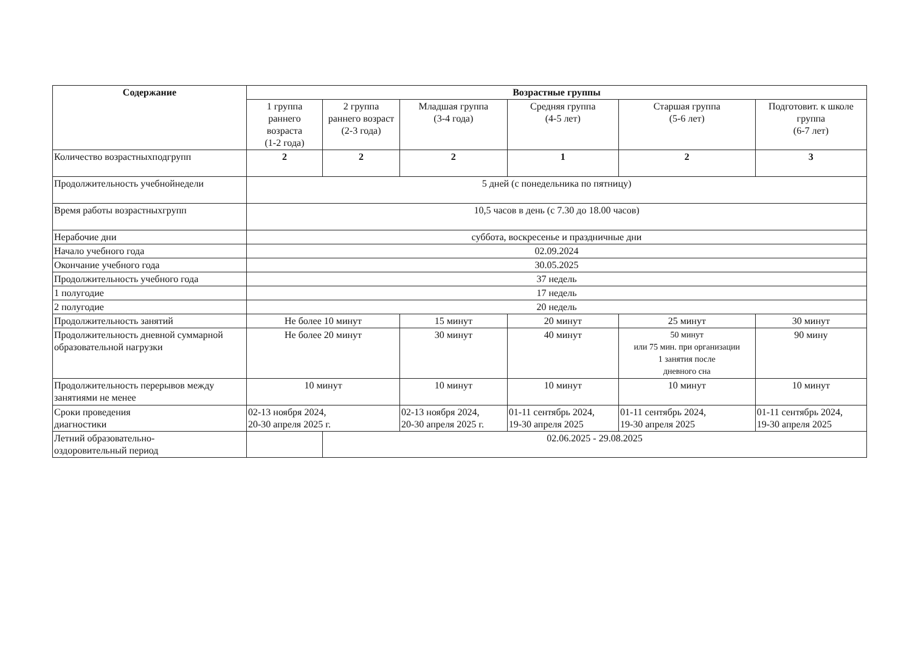| Содержание | Возрастные группы | | | | | | |
| --- | --- | --- | --- | --- | --- | --- | --- |
| | 1 группа раннего возраста (1-2 года) | 2 группа раннего возраст (2-3 года) | Младшая группа (3-4 года) | | Средняя группа (4-5 лет) | Старшая группа (5-6 лет) | Подготовит. к школе группа (6-7 лет) |
| Количество возрастныхподгрупп | 2 | 2 | 2 | | 1 | 2 | 3 |
| Продолжительность учебнойнедели | 5 дней (с понедельника по пятницу) | | | | | | |
| Время работы возрастныхгрупп | 10,5 часов в день (с 7.30 до 18.00 часов) | | | | | | |
| Нерабочие дни | суббота, воскресенье и праздничные дни | | | | | | |
| Начало учебного года | 02.09.2024 | | | | | | |
| Окончание учебного года | 30.05.2025 | | | | | | |
| Продолжительность учебного года | 37 недель | | | | | | |
| 1 полугодие | 17 недель | | | | | | |
| 2 полугодие | 20 недель | | | | | | |
| Продолжительность занятий | Не более 10 минут | | | 15 минут | 20 минут | 25 минут | 30 минут |
| Продолжительность дневной суммарной образовательной нагрузки | Не более 20 минут | | | 30 минут | 40 минут | 50 минут или 75 мин. при организации 1 занятия после дневного сна | 90 мину |
| Продолжительность перерывов между занятиями не менее | 10 минут | | | 10 минут | 10 минут | 10 минут | 10 минут |
| Сроки проведения диагностики | 02-13 ноября 2024, 20-30 апреля 2025 г. | | | 02-13 ноября 2024, 20-30 апреля 2025 г. | 01-11 сентябрь 2024, 19-30 апреля 2025 | 01-11 сентябрь 2024, 19-30 апреля 2025 | 01-11 сентябрь 2024, 19-30 апреля 2025 |
| Летний образовательно- оздоровительный период | | 02.06.2025 - 29.08.2025 | | | | | |